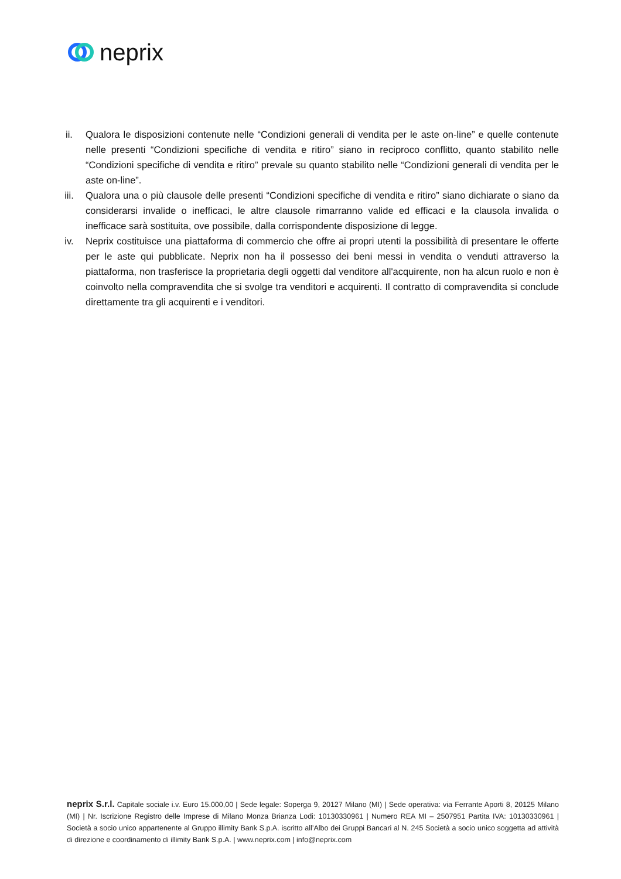neprix
ii. Qualora le disposizioni contenute nelle “Condizioni generali di vendita per le aste on-line” e quelle contenute nelle presenti “Condizioni specifiche di vendita e ritiro” siano in reciproco conflitto, quanto stabilito nelle “Condizioni specifiche di vendita e ritiro” prevale su quanto stabilito nelle “Condizioni generali di vendita per le aste on-line”.
iii. Qualora una o più clausole delle presenti “Condizioni specifiche di vendita e ritiro” siano dichiarate o siano da considerarsi invalide o inefficaci, le altre clausole rimarranno valide ed efficaci e la clausola invalida o inefficace sarà sostituita, ove possibile, dalla corrispondente disposizione di legge.
iv. Neprix costituisce una piattaforma di commercio che offre ai propri utenti la possibilità di presentare le offerte per le aste qui pubblicate. Neprix non ha il possesso dei beni messi in vendita o venduti attraverso la piattaforma, non trasferisce la proprietaria degli oggetti dal venditore all'acquirente, non ha alcun ruolo e non è coinvolto nella compravendita che si svolge tra venditori e acquirenti. Il contratto di compravendita si conclude direttamente tra gli acquirenti e i venditori.
neprix S.r.l. Capitale sociale i.v. Euro 15.000,00 | Sede legale: Soperga 9, 20127 Milano (MI) | Sede operativa: via Ferrante Aporti 8, 20125 Milano (MI) | Nr. Iscrizione Registro delle Imprese di Milano Monza Brianza Lodi: 10130330961 | Numero REA MI – 2507951 Partita IVA: 10130330961 | Società a socio unico appartenente al Gruppo illimity Bank S.p.A. iscritto all’Albo dei Gruppi Bancari al N. 245 Società a socio unico soggetta ad attività di direzione e coordinamento di illimity Bank S.p.A. | www.neprix.com | info@neprix.com